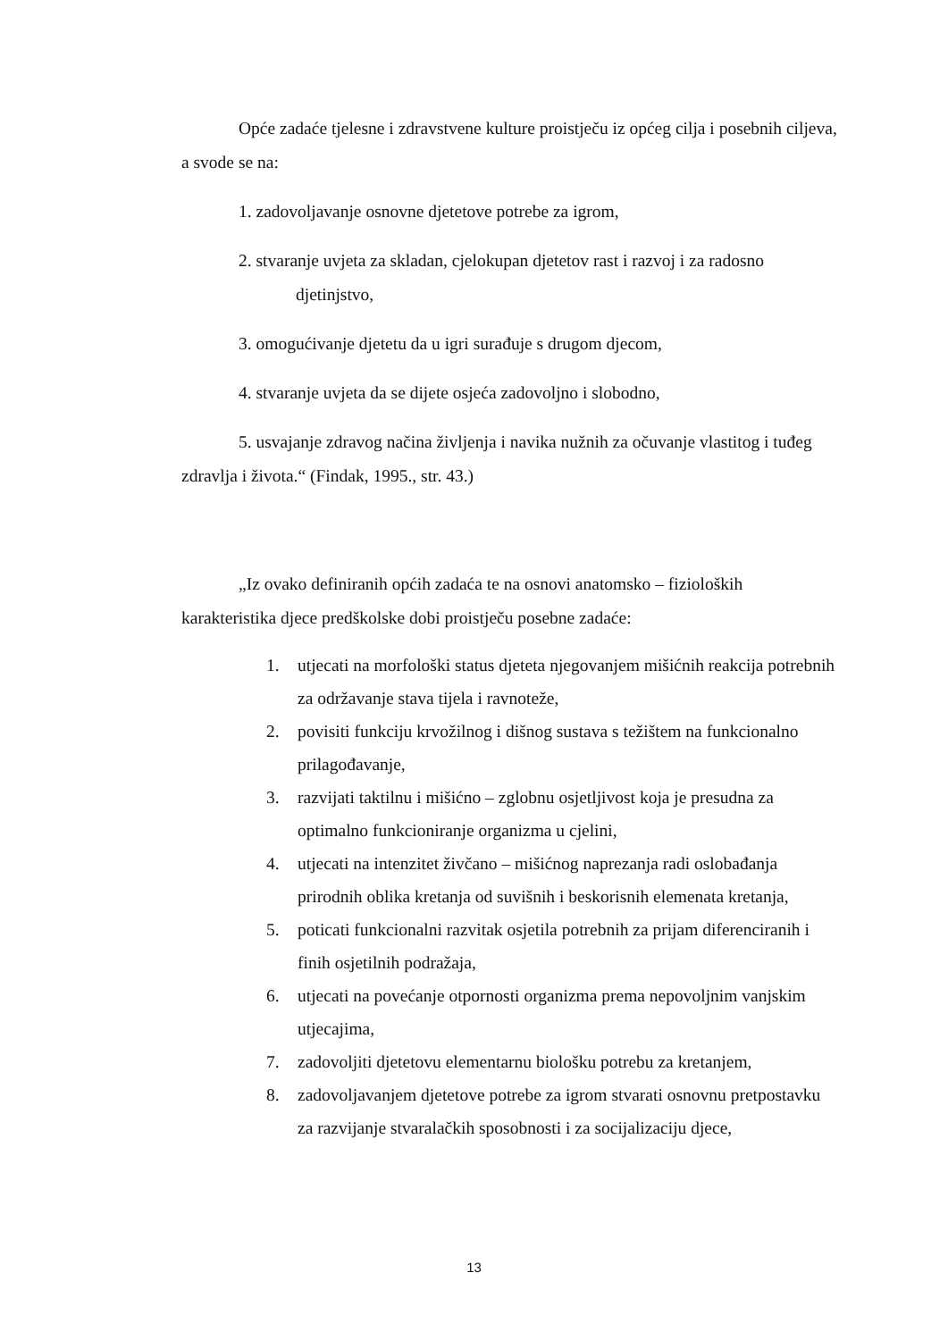Opće zadaće tjelesne i zdravstvene kulture proistječu iz općeg cilja i posebnih ciljeva, a svode se na:
1. zadovoljavanje osnovne djetetove potrebe za igrom,
2. stvaranje uvjeta za skladan, cjelokupan djetetov rast i razvoj i za radosno
djetinjstvo,
3. omogućivanje djetetu da u igri surađuje s drugom djecom,
4. stvaranje uvjeta da se dijete osjeća zadovoljno i slobodno,
5. usvajanje zdravog načina življenja i navika nužnih za očuvanje vlastitog i tuđeg zdravlja i života.“ (Findak, 1995., str. 43.)
„Iz ovako definiranih općih zadaća te na osnovi anatomsko – fizioloških karakteristika djece predškolske dobi proistječu posebne zadaće:
1. utjecati na morfološki status djeteta njegovanjem mišićnih reakcija potrebnih za održavanje stava tijela i ravnoteže,
2. povisiti funkciju krvožilnog i dišnog sustava s težištem na funkcionalno prilagođavanje,
3. razvijati taktilnu i mišićno – zglobnu osjetljivost koja je presudna za optimalno funkcioniranje organizma u cjelini,
4. utjecati na intenzitet živčano – mišićnog naprezanja radi oslobađanja prirodnih oblika kretanja od suvišnih i beskorisnih elemenata kretanja,
5. poticati funkcionalni razvitak osjetila potrebnih za prijam diferenciranih i finih osjetilnih podražaja,
6. utjecati na povećanje otpornosti organizma prema nepovoljnim vanjskim utjecajima,
7. zadovoljiti djetetovu elementarnu biološku potrebu za kretanjem,
8. zadovoljavanjem djetetove potrebe za igrom stvarati osnovnu pretpostavku za razvijanje stvaralačkih sposobnosti i za socijalizaciju djece,
13